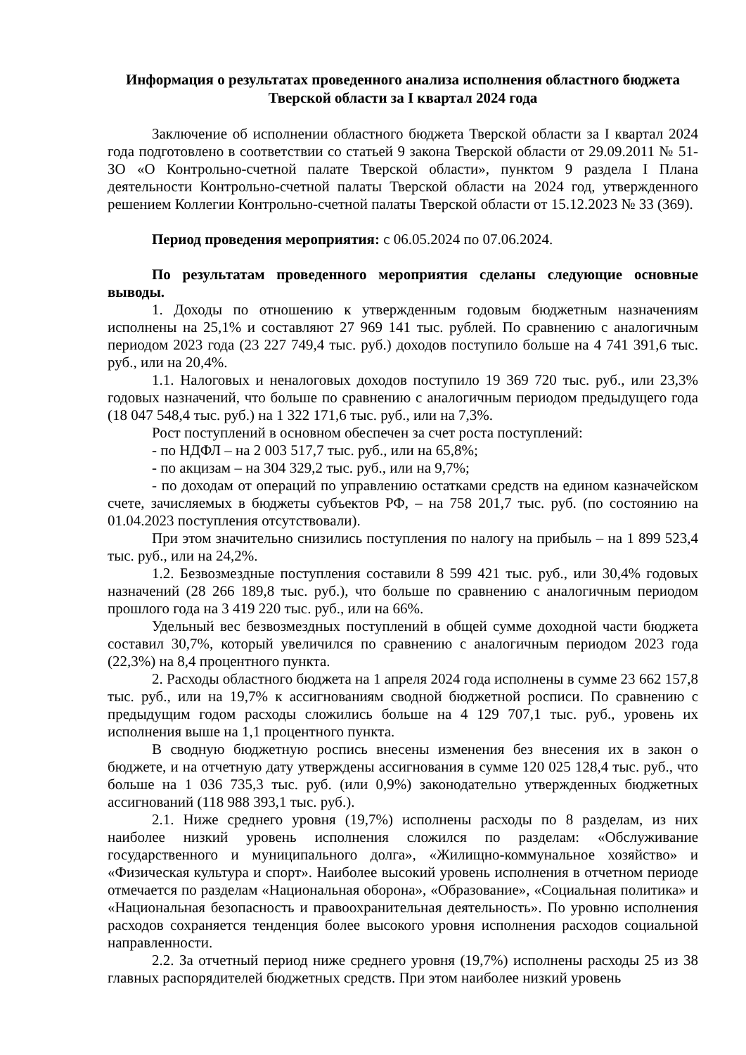Информация о результатах проведенного анализа исполнения областного бюджета
Тверской области за I квартал 2024 года
Заключение об исполнении областного бюджета Тверской области за I квартал 2024 года подготовлено в соответствии со статьей 9 закона Тверской области от 29.09.2011 № 51-ЗО «О Контрольно-счетной палате Тверской области», пунктом 9 раздела I Плана деятельности Контрольно-счетной палаты Тверской области на 2024 год, утвержденного решением Коллегии Контрольно-счетной палаты Тверской области от 15.12.2023 № 33 (369).
Период проведения мероприятия: с 06.05.2024 по 07.06.2024.
По результатам проведенного мероприятия сделаны следующие основные выводы.
1. Доходы по отношению к утвержденным годовым бюджетным назначениям исполнены на 25,1% и составляют 27 969 141 тыс. рублей. По сравнению с аналогичным периодом 2023 года (23 227 749,4 тыс. руб.) доходов поступило больше на 4 741 391,6 тыс. руб., или на 20,4%.
1.1. Налоговых и неналоговых доходов поступило 19 369 720 тыс. руб., или 23,3% годовых назначений, что больше по сравнению с аналогичным периодом предыдущего года (18 047 548,4 тыс. руб.) на 1 322 171,6 тыс. руб., или на 7,3%.
Рост поступлений в основном обеспечен за счет роста поступлений:
- по НДФЛ – на 2 003 517,7 тыс. руб., или на 65,8%;
- по акцизам – на 304 329,2 тыс. руб., или на 9,7%;
- по доходам от операций по управлению остатками средств на едином казначейском счете, зачисляемых в бюджеты субъектов РФ, – на 758 201,7 тыс. руб. (по состоянию на 01.04.2023 поступления отсутствовали).
При этом значительно снизились поступления по налогу на прибыль – на 1 899 523,4 тыс. руб., или на 24,2%.
1.2. Безвозмездные поступления составили 8 599 421 тыс. руб., или 30,4% годовых назначений (28 266 189,8 тыс. руб.), что больше по сравнению с аналогичным периодом прошлого года на 3 419 220 тыс. руб., или на 66%.
Удельный вес безвозмездных поступлений в общей сумме доходной части бюджета составил 30,7%, который увеличился по сравнению с аналогичным периодом 2023 года (22,3%) на 8,4 процентного пункта.
2. Расходы областного бюджета на 1 апреля 2024 года исполнены в сумме 23 662 157,8 тыс. руб., или на 19,7% к ассигнованиям сводной бюджетной росписи. По сравнению с предыдущим годом расходы сложились больше на 4 129 707,1 тыс. руб., уровень их исполнения выше на 1,1 процентного пункта.
В сводную бюджетную роспись внесены изменения без внесения их в закон о бюджете, и на отчетную дату утверждены ассигнования в сумме 120 025 128,4 тыс. руб., что больше на 1 036 735,3 тыс. руб. (или 0,9%) законодательно утвержденных бюджетных ассигнований (118 988 393,1 тыс. руб.).
2.1. Ниже среднего уровня (19,7%) исполнены расходы по 8 разделам, из них наиболее низкий уровень исполнения сложился по разделам: «Обслуживание государственного и муниципального долга», «Жилищно-коммунальное хозяйство» и «Физическая культура и спорт». Наиболее высокий уровень исполнения в отчетном периоде отмечается по разделам «Национальная оборона», «Образование», «Социальная политика» и «Национальная безопасность и правоохранительная деятельность». По уровню исполнения расходов сохраняется тенденция более высокого уровня исполнения расходов социальной направленности.
2.2. За отчетный период ниже среднего уровня (19,7%) исполнены расходы 25 из 38 главных распорядителей бюджетных средств. При этом наиболее низкий уровень